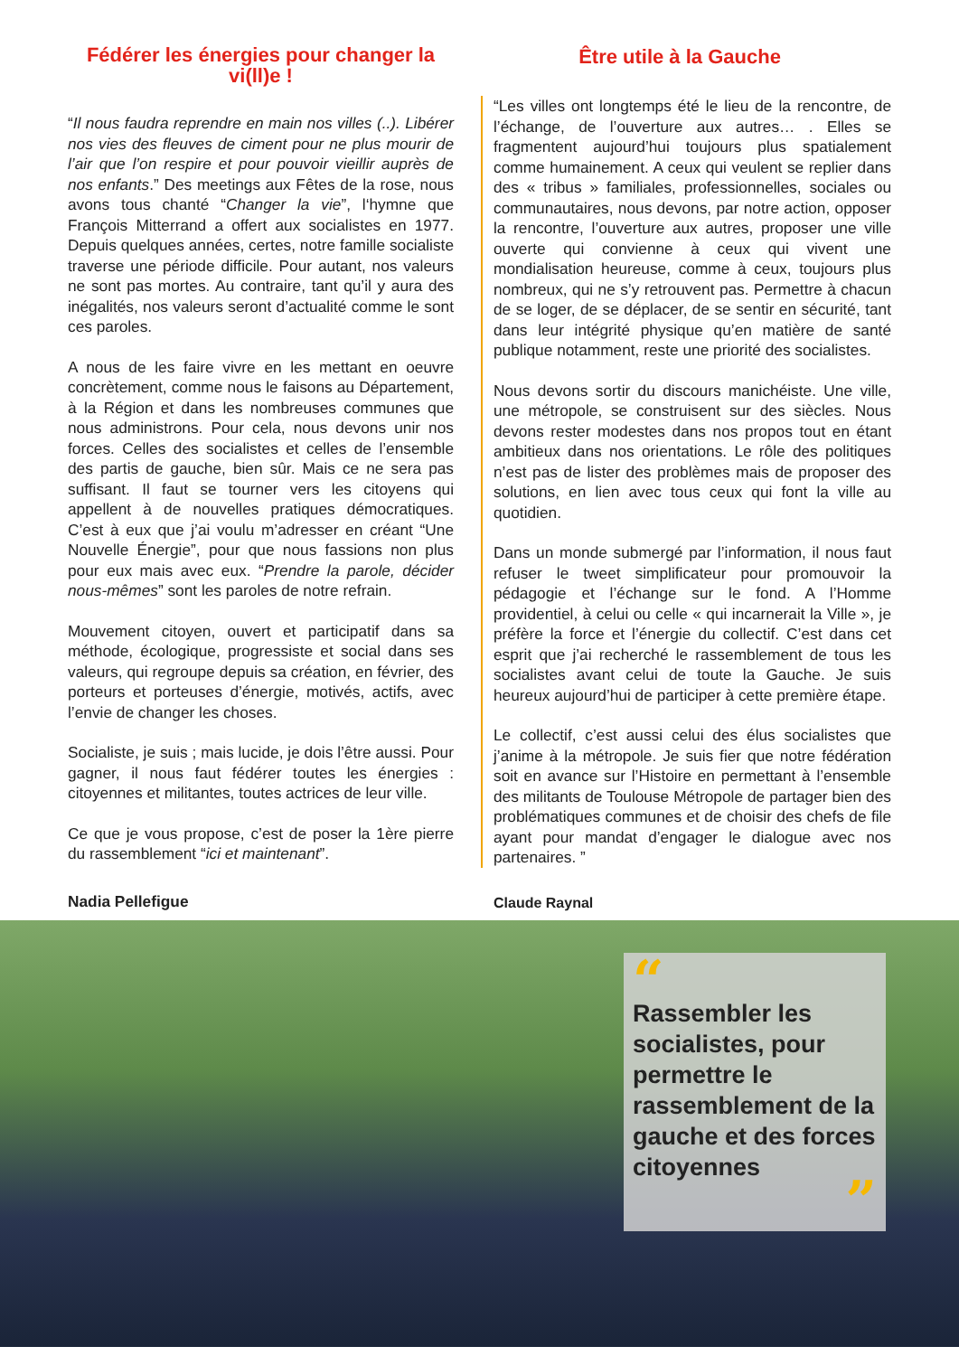Fédérer les énergies pour changer la vi(ll)e !
“Il nous faudra reprendre en main nos villes (..). Libérer nos vies des fleuves de ciment pour ne plus mourir de l’air que l’on respire et pour pouvoir vieillir auprès de nos enfants.” Des meetings aux Fêtes de la rose, nous avons tous chanté “Changer la vie”, l‘hymne que François Mitterrand a offert aux socialistes en 1977. Depuis quelques années, certes, notre famille socialiste traverse une période difficile. Pour autant, nos valeurs ne sont pas mortes. Au contraire, tant qu’il y aura des inégalités, nos valeurs seront d’actualité comme le sont ces paroles.
A nous de les faire vivre en les mettant en oeuvre concrètement, comme nous le faisons au Département, à la Région et dans les nombreuses communes que nous administrons. Pour cela, nous devons unir nos forces. Celles des socialistes et celles de l’ensemble des partis de gauche, bien sûr. Mais ce ne sera pas suffisant. Il faut se tourner vers les citoyens qui appellent à de nouvelles pratiques démocratiques. C’est à eux que j’ai voulu m’adresser en créant “Une Nouvelle Énergie”, pour que nous fassions non plus pour eux mais avec eux. “Prendre la parole, décider nous-mêmes” sont les paroles de notre refrain.
Mouvement citoyen, ouvert et participatif dans sa méthode, écologique, progressiste et social dans ses valeurs, qui regroupe depuis sa création, en février, des porteurs et porteuses d’énergie, motivés, actifs, avec l’envie de changer les choses.
Socialiste, je suis ; mais lucide, je dois l’être aussi. Pour gagner, il nous faut fédérer toutes les énergies : citoyennes et militantes, toutes actrices de leur ville.
Ce que je vous propose, c’est de poser la 1ère pierre du rassemblement “ici et maintenant”.
Nadia Pellefigue
Être utile à la Gauche
“Les villes ont longtemps été le lieu de la rencontre, de l’échange, de l’ouverture aux autres… . Elles se fragmentent aujourd’hui toujours plus spatialement comme humainement. A ceux qui veulent se replier dans des « tribus » familiales, professionnelles, sociales ou communautaires, nous devons, par notre action, opposer la rencontre, l’ouverture aux autres, proposer une ville ouverte qui convienne à ceux qui vivent une mondialisation heureuse, comme à ceux, toujours plus nombreux, qui ne s’y retrouvent pas. Permettre à chacun de se loger, de se déplacer, de se sentir en sécurité, tant dans leur intégrité physique qu’en matière de santé publique notamment, reste une priorité des socialistes.
Nous devons sortir du discours manichéiste. Une ville, une métropole, se construisent sur des siècles. Nous devons rester modestes dans nos propos tout en étant ambitieux dans nos orientations. Le rôle des politiques n’est pas de lister des problèmes mais de proposer des solutions, en lien avec tous ceux qui font la ville au quotidien.
Dans un monde submergé par l’information, il nous faut refuser le tweet simplificateur pour promouvoir la pédagogie et l’échange sur le fond. A l’Homme providentiel, à celui ou celle « qui incarnerait la Ville », je préfère la force et l’énergie du collectif. C’est dans cet esprit que j’ai recherché le rassemblement de tous les socialistes avant celui de toute la Gauche. Je suis heureux aujourd’hui de participer à cette première étape.
Le collectif, c’est aussi celui des élus socialistes que j’anime à la métropole. Je suis fier que notre fédération soit en avance sur l’Histoire en permettant à l’ensemble des militants de Toulouse Métropole de partager bien des problématiques communes et de choisir des chefs de file ayant pour mandat d’engager le dialogue avec nos partenaires. ”
Claude Raynal
“
Rassembler les socialistes, pour permettre le rassemblement de la gauche et des forces citoyennes
”